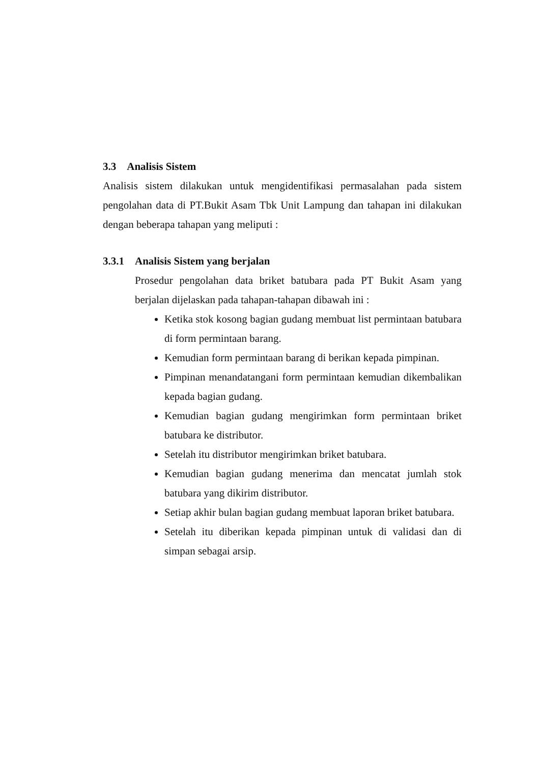3.3 Analisis Sistem
Analisis sistem dilakukan untuk mengidentifikasi permasalahan pada sistem pengolahan data di PT.Bukit Asam Tbk Unit Lampung dan tahapan ini dilakukan dengan beberapa tahapan yang meliputi :
3.3.1 Analisis Sistem yang berjalan
Prosedur pengolahan data briket batubara pada PT Bukit Asam yang berjalan dijelaskan pada tahapan-tahapan dibawah ini :
Ketika stok kosong bagian gudang membuat list permintaan batubara di form permintaan barang.
Kemudian form permintaan barang di berikan kepada pimpinan.
Pimpinan menandatangani form permintaan kemudian dikembalikan kepada bagian gudang.
Kemudian bagian gudang mengirimkan form permintaan briket batubara ke distributor.
Setelah itu distributor mengirimkan briket batubara.
Kemudian bagian gudang menerima dan mencatat jumlah stok batubara yang dikirim distributor.
Setiap akhir bulan bagian gudang membuat laporan briket batubara.
Setelah itu diberikan kepada pimpinan untuk di validasi dan di simpan sebagai arsip.